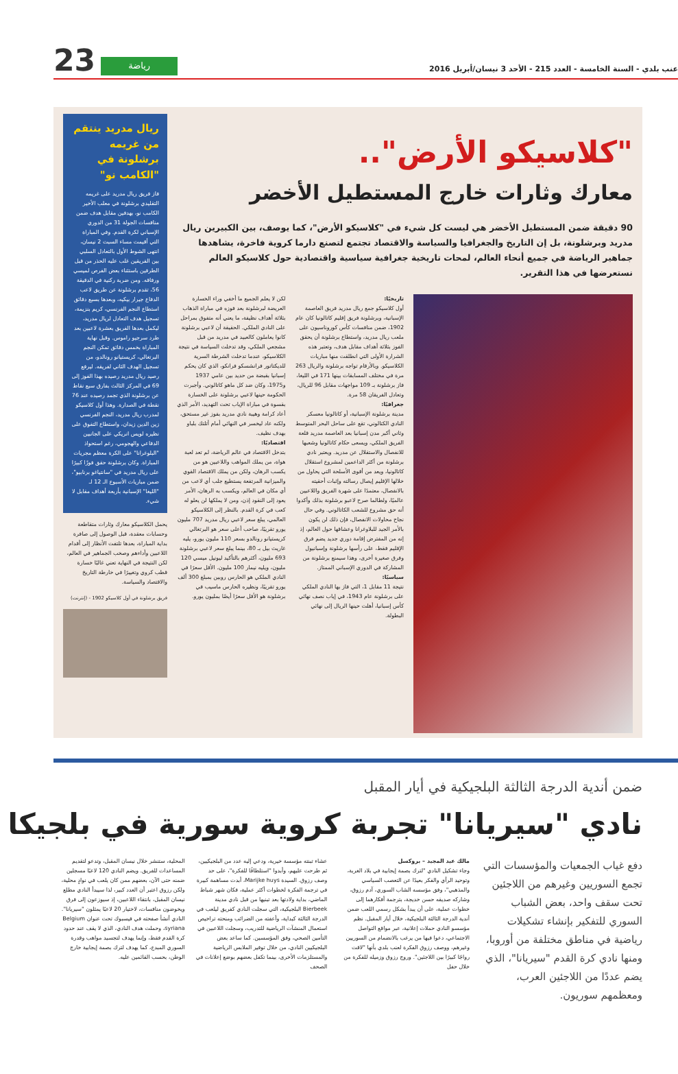عنب بلدي - السنة الخامسة - العدد 215 - الأحد 3 نيسان/أبريل 2016
رياضة 23
"كلاسيكو الأرض"..
معارك وثارات خارج المستطيل الأخضر
90 دقيقة ضمن المستطيل الأخضر هي ليست كل شيء في "كلاسيكو الأرض"، كما يوصف، بين الكبيرين ريال مدريد وبرشلونة، بل إن التاريخ والجغرافيا والسياسة والاقتصاد تجتمع لتصنع دارما كروية فاخرة، يشاهدها جماهير الرياضة في جميع أنحاء العالم، لمحات تاريخية جغرافية سياسية واقتصادية حول كلاسيكو العالم نستعرضها في هذا التقرير.
تاريخيًا:
أول كلاسيكو جمع ريال مدريد فريق العاصمة الإسبانية، وبرشلونة فريق إقليم كاتالونيا كان عام 1902، ضمن منافسات كأس كوروناسيون على ملعب ريال مدريد، واستطاع برشلونة أن يحقق الفوز بثلاثة أهداف مقابل هدف، وتعتبر هذه الشرارة الأولى التي انطلقت منها مباريات الكلاسيكو. وبالأرقام تواجه برشلونة والريال 263 مرة في مختلف المسابقات بينها 171 في الليغا، فاز برشلونة بـ 109 مواجهات مقابل 96 للريال، وتعادل الفريقان 58 مرة.
جغرافيًا:
مدينة برشلونة الإسبانية، أو كاتالونيا معسكر النادي الكتالوني، تقع على ساحل البحر المتوسط وثاني أكبر مدن إسبانيا بعد العاصمة مدريد قلعة الفريق الملكي، ويسعى حكام كاتالونيا وشعبها للانفصال والاستقلال عن مدريد. ويعتبر نادي برشلونة من أكثر الداعمين لمشروع استقلال كاتالونيا، ويعد من أقوى الأسلحة التي يحاول من خلالها الإقليم إيصال رسالته وإثبات أحقيته بالانفصال، معتمدًا على شهرة الفريق واللاعبين عالميًا، ولطالما صرح لاعبو برشلونة بذلك وأكدوا أنه حق مشروع للشعب الكاتالوني. وفي حال نجاح محاولات الانفصال، فإن ذلك لن يكون بالأمر الجيد للبلاوغرانا وعشاقها حول العالم، إذ إنه من المفترض إقامة دوري جديد يضم فرق الإقليم فقط، على رأسها برشلونة وإسبانيول وفرق صغيرة أخرى، وهذا سيمنع برشلونة من المشاركة في الدوري الإسباني الممتاز.
سياسيًا:
نتيجة 11 مقابل 1، التي فاز بها النادي الملكي على برشلونة عام 1943، في إياب نصف نهائي كأس إسبانيا، أهلت حينها الريال إلى نهائي البطولة.
لكن لا يعلم الجميع ما أخفي وراء الخسارة العريضة لبرشلونة بعد فوزه في مباراة الذهاب بثلاثة أهداف نظيفة، ما يعني أنه متفوق بمراحل على النادي الملكي. الحقيقة أن لاعبي برشلونة كانوا يعاملون كالعبيد في مدريد من قبل مشجعي الملكي، وقد تدخلت السياسة في نتيجة الكلاسيكو، عندما تدخلت الشرطة السرية للديكتاتور فرانشسكو فرانكو، الذي كان يحكم إسبانيا بقبضة من حديد بين عامي 1937 و1975، وكان ضد كل ماهو كاتالوني. وأجبرت الحكومة حينها لاعبي برشلونة على الخسارة بقسوة في مباراة الإياب تحت التهديد، الأمر الذي أعاد كرامة وهيبة نادي مدريد بفوز غير مستحق، ولكنه عاد ليخسر في النهائي أمام أتلتك بلباو بهدف نظيف.
اقتصاديًا:
بتدخل الاقتصاد في عالم الرياضة، لم تعد لعبة هواة، من يملك المواهب واللاعبين هو من يكسب الرهان، ولكن من يملك الاقتصاد القوي والميزانية المرتفعة يستطيع جلب أي لاعب من أي مكان في العالم، ويكسب به الرهان، الأمر يعود إلى النقود إذن، ومن لا يملكها لن يعلو له كعب في كرة القدم. بالنظر إلى الكلاسيكو العالمي، يبلغ سعر لاعبي ريال مدريد 707 مليون يورو تقريبًا، صاحب أعلى سعر هو البرتغالي كريستيانو رونالدو بسعر 110 مليون يورو، يليه غاريث بيل بـ 80، بينما يبلغ سعر لاعبي برشلونة 693 مليون، أكثرهم بالتأكيد ليونيل ميسي 120 مليون، ويليه نيمار 100 مليون. الأقل سعرًا في النادي الملكي هو الحارس روبين بمبلغ 300 ألف يورو تقريبًا، ونظيره الحارس ماسيب في برشلونة هو الأقل سعرًا أيضًا بمليون يورو.
ريال مدريد ينتقم من غريمه برشلونة في "الكامب نو"
فاز فريق ريال مدريد على غريمه التقليدي برشلونة في معلب الأخير الكامب نو، بهدفين مقابل هدف ضمن منافسات الجولة 31 من الدوري الإسباني لكرة القدم. وفي المباراة التي أقيمت مساء السبت 2 نيسان، انتهى الشوط الأول بالتعادل السلبي بين الفريقين غلب عليه الحذر من قبل الطرفين باستثناء بعض الفرص لميسي ورفاقه. ومن ضربة ركنية في الدقيقة 56، تقدم برشلونة عن طريق لاعب الدفاع جيرار بيكيه، وبعدها بسبع دقائق استطاع النجم الفرنسي، كريم بنزيمة، تسجيل هدف التعادل لريال مدريد، ليكمل بعدها الفريق بعشرة لاعبين بعد طرد سرجيو راموس. وقبل نهاية المباراة بخمس دقائق تمكن النجم البرتغالي، كريستيانو رونالدو، من تسجيل الهدف الثاني لفريقه. ليرفع رصيد ريال مدريد رصيده بهذا الفوز إلى 69 في المركز الثالث بفارق سبع نقاط عن برشلونة الذي تجمد رصيده عند 76 نقطة في الصدارة. وهذا أول كلاسيكو لمدرب ريال مدريد، النجم الفرنسي زين الدين زيدان، واستطاع التفوق على نظيره لويس انريكي على الجانبين الدفاعي والهجومي، رغم استحواذ "البلوغرانا" على الكرة معظم مجريات المباراة. وكان برشلونة حقق فوزًا كبيرًا على ريال مدريد في "سانتياغو برنابيو"، ضمن مباريات الأسبوع الـ 12 لـ "الليغا" الإسبانية بأربعة أهداف مقابل لا شيء.
يحمل الكلاسيكو معارك وثارات متقاطعة وحسابات معقدة، قبل الوصول إلى صافرة بداية المباراة، بعدها تلتفت الأنظار إلى أقدام اللاعبين وأداءهم وصخب الجماهير في العالم، لكن النتيجة في النهاية تعني غالبًا خسارة قطب كروي وتغييرًا في خارطة التاريخ والاقتصاد والسياسة.
فريق برشلونة في أول كلاسيكو 1902 - (إنترنت)
ضمن أندية الدرجة الثالثة البلجيكية في أيار المقبل
نادي "سيريانا" تجربة كروية سورية في بلجيكا
دفع غياب الجمعيات والمؤسسات التي تجمع السوريين وغيرهم من اللاجئين تحت سقف واحد، بعض الشباب السوري للتفكير بإنشاء تشكيلات رياضية في مناطق مختلفة من أوروبا، ومنها نادي كرة القدم "سيريانا"، الذي يضم عددًا من اللاجئين العرب، ومعظمهم سوريون.
مالك عبد المجيد – بروكسل
وجاء تشكيل النادي "لترك بصمة إيجابية في بلاد الغربة، وتوحيد الرأي والفكر بعيدًا عن التعصب السياسي والمذهبي"، وفق مؤسسه الشاب السوري، آدم رزوق، وشاركه صديقه حسن خديجة، بترجمة أفكارهما إلى خطوات عملية، على أن يبدأ بشكل رسمي اللعب ضمن أندية الدرجة الثالثة البلجيكية، خلال أيار المقبل. نظم مؤسسو النادي حملات إعلانية، عبر مواقع التواصل الاجتماعي، دعوا فيها من يرغب بالانضمام من السوريين وغيرهم، ووصف رزوق الفكرة لعنب بلدي بأنها "لاقت رواجًا كبيرًا بين اللاجئين". وروج رزوق وزميله للفكرة من خلال حفل
عشاء تبنته مؤسسة خيرية، ودعي إليه عدد من البلجيكيين، ثم طرحت عليهم، وأبدوا "استلطافًا للفكرة"، على حد وصف رزوق. السيدة Marijke huys، أبدت مساهمة كبيرة في ترجمة الفكرة لخطوات أكثر عملية، فكان شهر شباط الماضي، بداية ولادتها بعد تبنيها من قبل نادي مدينة Bierbeek البلجيكية، التي سجلت النادي كفريق ليلعب في الدرجة الثالثة كبداية، وأعفته من الضرائب ومنحته تراخيص استعمال المنشآت الرياضية للتدريب، وسجلت اللاعبين في التأمين الصحي، وفق المؤسسين. كما ساعد بعض البلجيكيين النادي، من خلال توفير الملابس الرياضية والمستلزمات الأخرى، بينما تكفل بعضهم بوضع إعلانات في الصحف
المحلية، ستنشر خلال نيسان المقبل، وتدعو لتقديم المساعدات للفريق. ويضم النادي 120 لاعبًا مسجلين ضمنه حتى الآن، بعضهم ممن كان يلعب في نوادٍ محلية، ولكن رزوق اعتبر أن العدد كبير، لذا سيبدأ النادي مطلع نيسان المقبل، بانتقاء اللاعبين، إذ سيوزعون إلى فرق ويخوضون منافسات، لاختيار 20 لاعبًا يمثلون "سيريانا". النادي أنشأ صفحته في فيسبوك تحت عنوان Belgium syriana، وحملت هدف النادي، الذي لا يقف عند حدود كرة القدم فقط، وإنما يهدف لتجسيد مواهب وقدرة السوري المبدع، كما يهدف لترك بصمة إيجابية خارج الوطن، بحسب القائمين عليه.